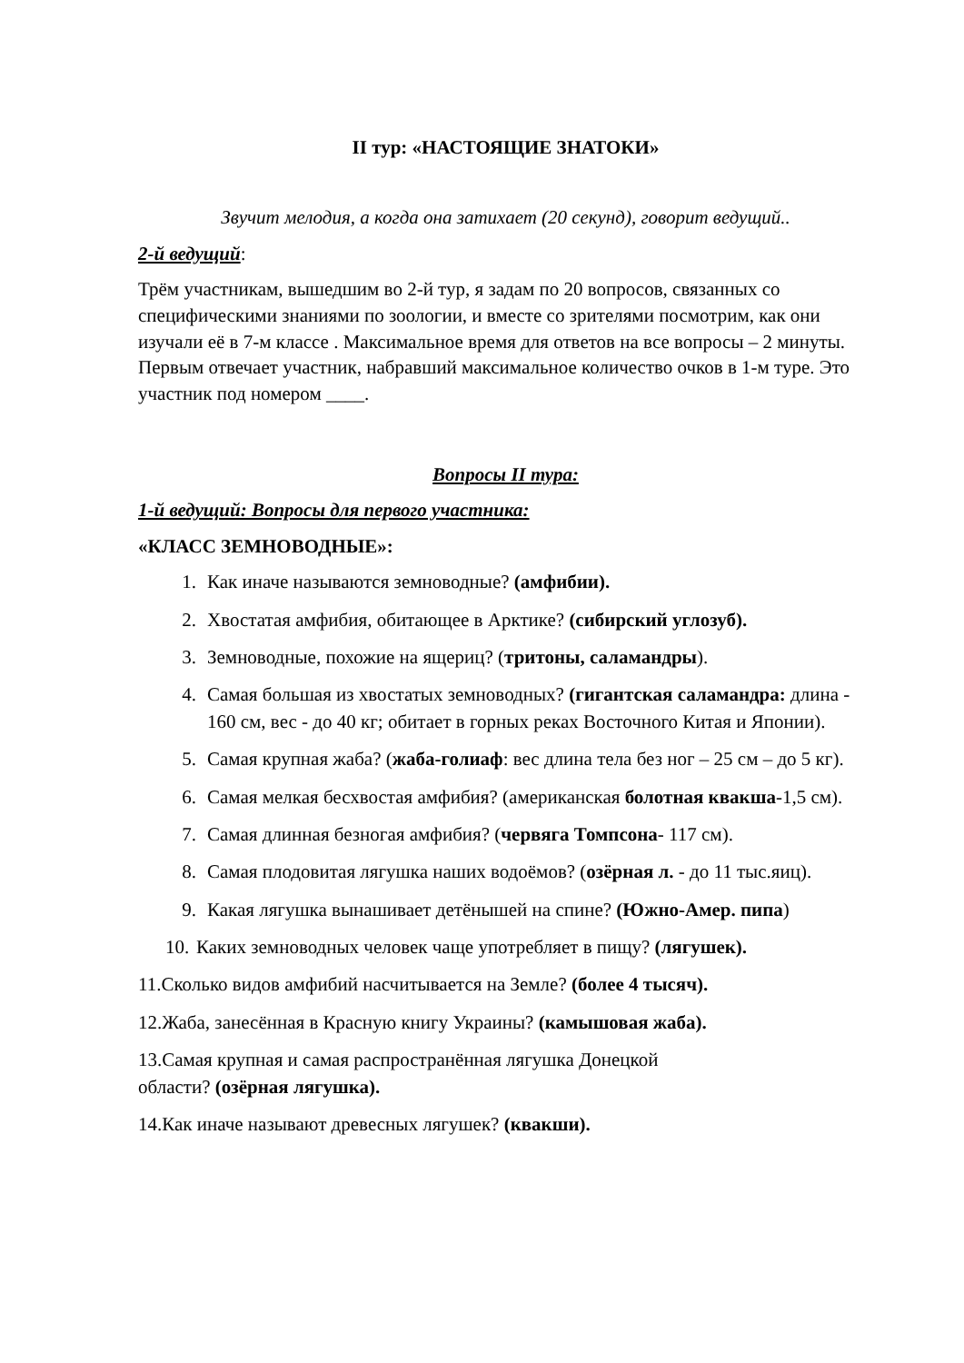II тур: «НАСТОЯЩИЕ ЗНАТОКИ»
Звучит мелодия, а когда она затихает (20 секунд), говорит ведущий..
2-й ведущий:
Трём участникам, вышедшим во 2-й тур, я задам по 20 вопросов, связанных со специфическими знаниями по зоологии, и вместе со зрителями посмотрим, как они изучали её в 7-м классе . Максимальное время для ответов на все вопросы – 2 минуты. Первым отвечает участник, набравший максимальное количество очков в 1-м туре. Это участник под номером ____.
Вопросы II тура:
1-й ведущий: Вопросы для первого участника:
«КЛАСС ЗЕМНОВОДНЫЕ»:
1. Как иначе называются земноводные? (амфибии).
2. Хвостатая амфибия, обитающее в Арктике? (сибирский углозуб).
3. Земноводные, похожие на ящериц? (тритоны, саламандры).
4. Самая большая из хвостатых земноводных? (гигантская саламандра: длина - 160 см, вес - до 40 кг; обитает в горных реках Восточного Китая и Японии).
5. Самая крупная жаба? (жаба-голиаф: вес длина тела без ног – 25 см – до 5 кг).
6. Самая мелкая бесхвостая амфибия? (американская болотная квакша-1,5 см).
7. Самая длинная безногая амфибия? (червяга Томпсона- 117 см).
8. Самая плодовитая лягушка наших водоёмов? (озёрная л. - до 11 тыс.яиц).
9. Какая лягушка вынашивает детёнышей на спине? (Южно-Амер. пипа)
10. Каких земноводных человек чаще употребляет в пищу? (лягушек).
11.Сколько видов амфибий насчитывается на Земле? (более 4 тысяч).
12.Жаба, занесённая в Красную книгу Украины? (камышовая жаба).
13.Самая крупная и самая распространённая лягушка Донецкой
области? (озёрная лягушка).
14.Как иначе называют древесных лягушек? (квакши).